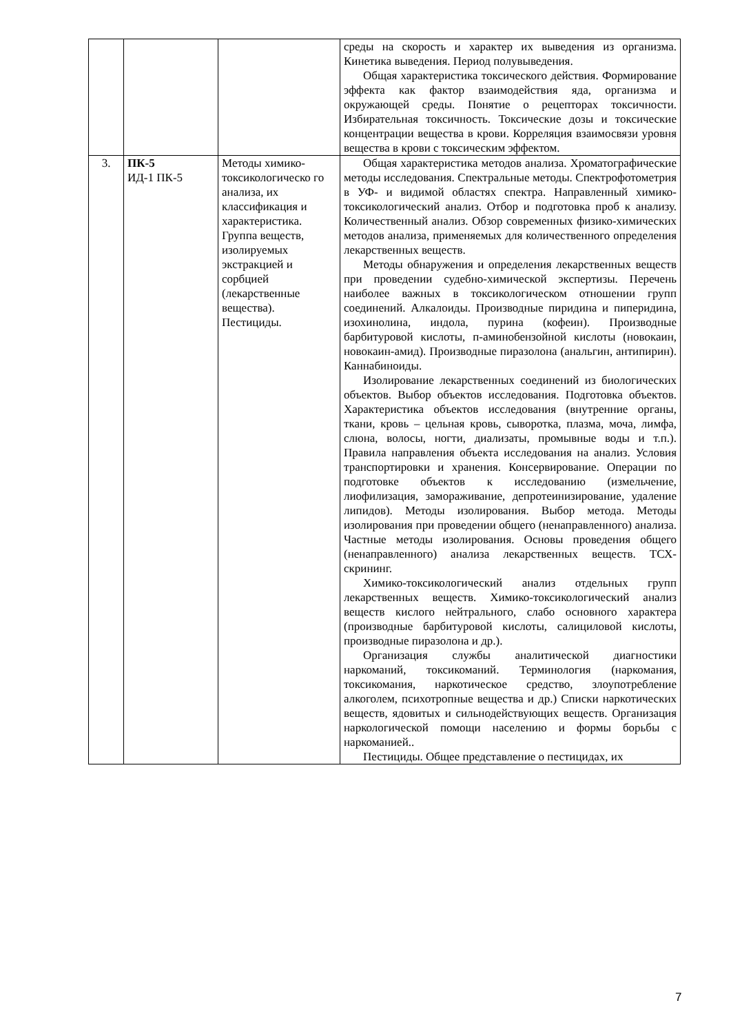| | | | среды на скорость и характер их выведения из организма. Кинетика выведения. Период полувыведения. Общая характеристика токсического действия. Формирование эффекта как фактор взаимодействия яда, организма и окружающей среды. Понятие о рецепторах токсичности. Избирательная токсичность. Токсические дозы и токсические концентрации вещества в крови. Корреляция взаимосвязи уровня вещества в крови с токсическим эффектом. |
| 3. | ПК-5 ИД-1 ПК-5 | Методы химико-токсикологическо го анализа, их классификация и характеристика. Группа веществ, изолируемых экстракцией и сорбцией (лекарственные вещества). Пестициды. | Общая характеристика методов анализа. Хроматографические методы исследования. Спектральные методы. Спектрофотометрия в УФ- и видимой областях спектра. Направленный химико-токсикологический анализ. Отбор и подготовка проб к анализу. Количественный анализ. Обзор современных физико-химических методов анализа, применяемых для количественного определения лекарственных веществ. Методы обнаружения и определения лекарственных веществ при проведении судебно-химической экспертизы. Перечень наиболее важных в токсикологическом отношении групп соединений. Алкалоиды. Производные пиридина и пиперидина, изохинолина, индола, пурина (кофеин). Производные барбитуровой кислоты, п-аминобензойной кислоты (новокаин, новокаин-амид). Производные пиразолона (анальгин, антипирин). Каннабиноиды. Изолирование лекарственных соединений из биологических объектов. Выбор объектов исследования. Подготовка объектов. Характеристика объектов исследования (внутренние органы, ткани, кровь – цельная кровь, сыворотка, плазма, моча, лимфа, слюна, волосы, ногти, диализаты, промывные воды и т.п.). Правила направления объекта исследования на анализ. Условия транспортировки и хранения. Консервирование. Операции по подготовке объектов к исследованию (измельчение, лиофилизация, замораживание, депротеинизирование, удаление липидов). Методы изолирования. Выбор метода. Методы изолирования при проведении общего (ненаправленного) анализа. Частные методы изолирования. Основы проведения общего (ненаправленного) анализа лекарственных веществ. ТСХ-скрининг. Химико-токсикологический анализ отдельных групп лекарственных веществ. Химико-токсикологический анализ веществ кислого нейтрального, слабо основного характера (производные барбитуровой кислоты, салициловой кислоты, производные пиразолона и др.). Организация службы аналитической диагностики наркоманий, токсикоманий. Терминология (наркомания, токсикомания, наркотическое средство, злоупотребление алкоголем, психотропные вещества и др.) Списки наркотических веществ, ядовитых и сильнодействующих веществ. Организация наркологической помощи населению и формы борьбы с наркоманией.. Пестициды. Общее представление о пестицидах, их |
7